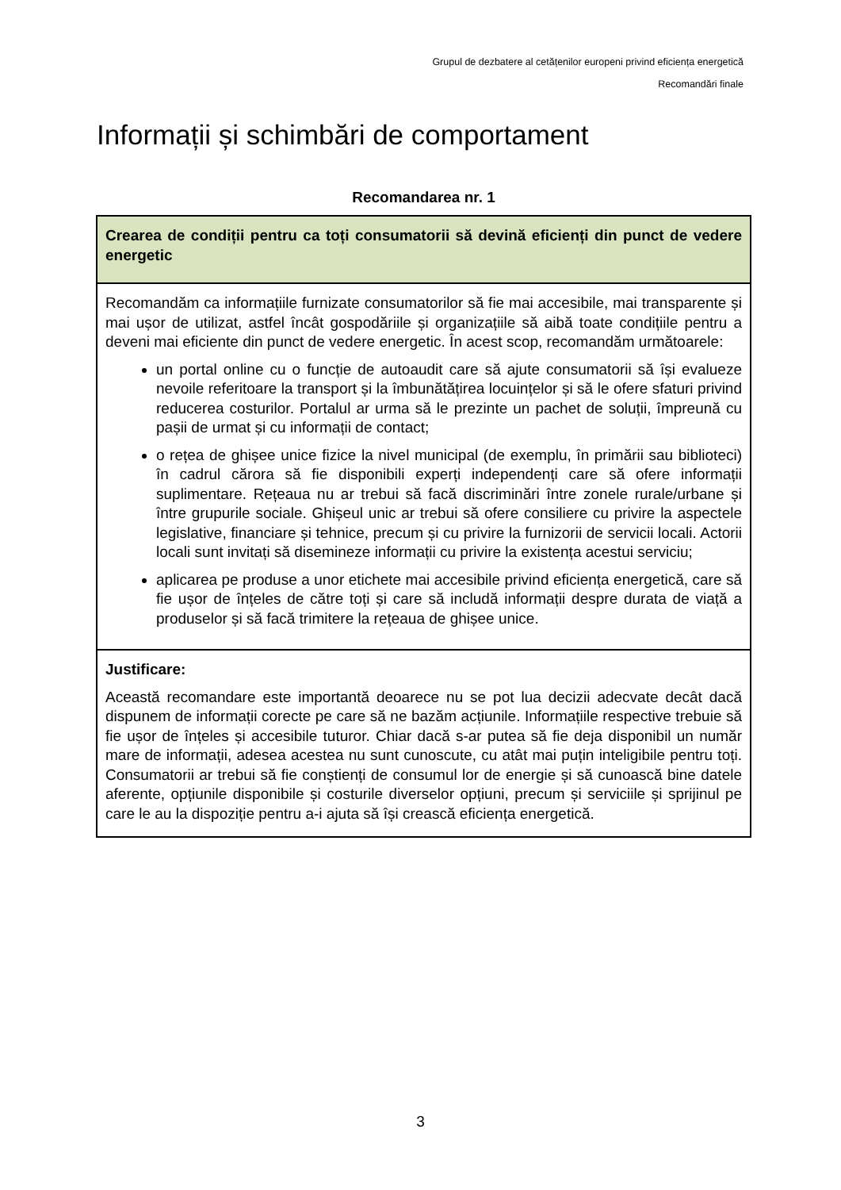Grupul de dezbatere al cetățenilor europeni privind eficiența energetică
Recomandări finale
Informații și schimbări de comportament
Recomandarea nr. 1
| Crearea de condiții pentru ca toți consumatorii să devină eficienți din punct de vedere energetic |
| Recomandăm ca informațiile furnizate consumatorilor să fie mai accesibile, mai transparente și mai ușor de utilizat, astfel încât gospodăriile și organizațiile să aibă toate condițiile pentru a deveni mai eficiente din punct de vedere energetic. În acest scop, recomandăm următoarele: un portal online cu o funcție de autoaudit care să ajute consumatorii să își evalueze nevoile referitoare la transport și la îmbunătățirea locuințelor și să le ofere sfaturi privind reducerea costurilor. Portalul ar urma să le prezinte un pachet de soluții, împreună cu pașii de urmat și cu informații de contact; o rețea de ghișee unice fizice la nivel municipal (de exemplu, în primării sau biblioteci) în cadrul cărora să fie disponibili experți independenți care să ofere informații suplimentare. Rețeaua nu ar trebui să facă discriminări între zonele rurale/urbane și între grupurile sociale. Ghișeul unic ar trebui să ofere consiliere cu privire la aspectele legislative, financiare și tehnice, precum și cu privire la furnizorii de servicii locali. Actorii locali sunt invitați să disemineze informații cu privire la existența acestui serviciu; aplicarea pe produse a unor etichete mai accesibile privind eficiența energetică, care să fie ușor de înțeles de către toți și care să includă informații despre durata de viață a produselor și să facă trimitere la rețeaua de ghișee unice. |
| Justificare: Această recomandare este importantă deoarece nu se pot lua decizii adecvate decât dacă dispunem de informații corecte pe care să ne bazăm acțiunile. Informațiile respective trebuie să fie ușor de înțeles și accesibile tuturor. Chiar dacă s-ar putea să fie deja disponibil un număr mare de informații, adesea acestea nu sunt cunoscute, cu atât mai puțin inteligibile pentru toți. Consumatorii ar trebui să fie conștienți de consumul lor de energie și să cunoască bine datele aferente, opțiunile disponibile și costurile diverselor opțiuni, precum și serviciile și sprijinul pe care le au la dispoziție pentru a-i ajuta să își crească eficiența energetică. |
3